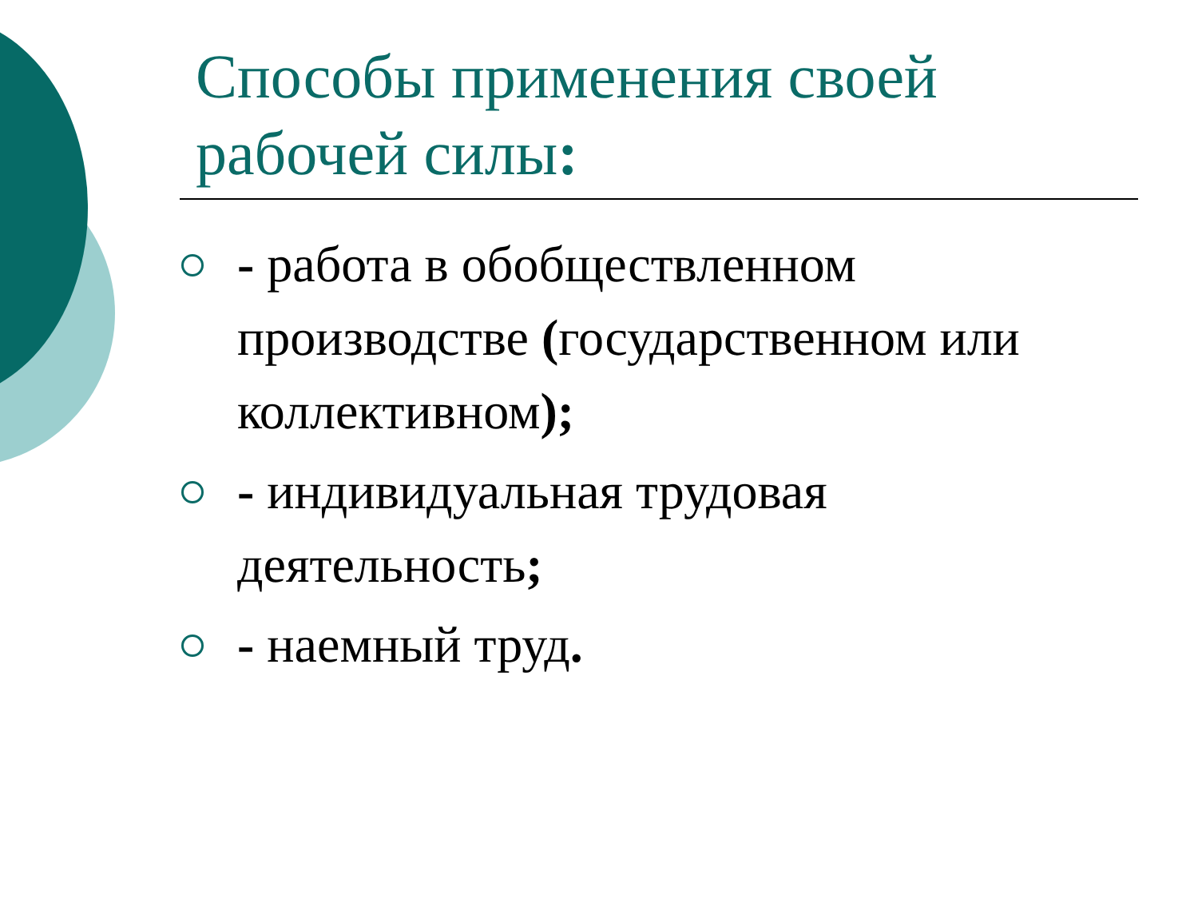Способы применения своей рабочей силы:
- работа в обобществленном производстве (государственном или коллективном);
- индивидуальная трудовая деятельность;
- наемный труд.